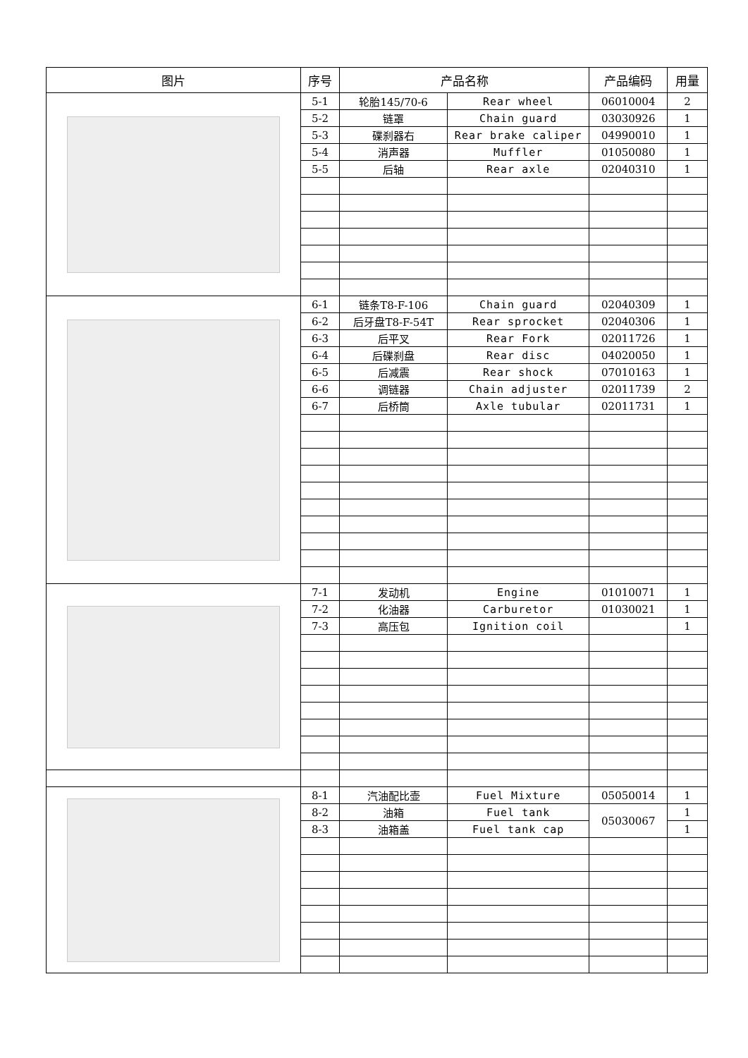| 图片 | 序号 | 产品名称 | | 产品编码 | 用量 |
| --- | --- | --- | --- | --- | --- |
| | 5-1 | 轮胎145/70-6 | Rear wheel | 06010004 | 2 |
| | 5-2 | 链罩 | Chain guard | 03030926 | 1 |
| | 5-3 | 碟刹器右 | Rear brake caliper | 04990010 | 1 |
| | 5-4 | 消声器 | Muffler | 01050080 | 1 |
| | 5-5 | 后轴 | Rear axle | 02040310 | 1 |
| | 6-1 | 链条T8-F-106 | Chain guard | 02040309 | 1 |
| | 6-2 | 后牙盘T8-F-54T | Rear sprocket | 02040306 | 1 |
| | 6-3 | 后平叉 | Rear Fork | 02011726 | 1 |
| | 6-4 | 后碟刹盘 | Rear disc | 04020050 | 1 |
| | 6-5 | 后减震 | Rear shock | 07010163 | 1 |
| | 6-6 | 调链器 | Chain adjuster | 02011739 | 2 |
| | 6-7 | 后桥筒 | Axle tubular | 02011731 | 1 |
| | 7-1 | 发动机 | Engine | 01010071 | 1 |
| | 7-2 | 化油器 | Carburetor | 01030021 | 1 |
| | 7-3 | 高压包 | Ignition coil | | 1 |
| | 8-1 | 汽油配比壶 | Fuel Mixture | 05050014 | 1 |
| | 8-2 | 油箱 | Fuel tank | 05030067 | 1 |
| | 8-3 | 油箱盖 | Fuel tank cap | | 1 |